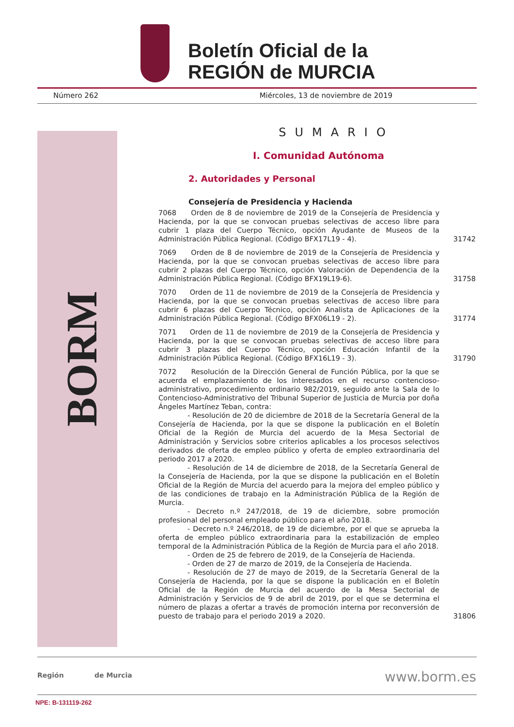Boletín Oficial de la
REGIÓN de MURCIA
Número 262 Miércoles, 13 de noviembre de 2019
BORM
SUMARIO
I. Comunidad Autónoma
2. Autoridades y Personal
Consejería de Presidencia y Hacienda
7068 Orden de 8 de noviembre de 2019 de la Consejería de Presidencia y Hacienda, por la que se convocan pruebas selectivas de acceso libre para cubrir 1 plaza del Cuerpo Técnico, opción Ayudante de Museos de la Administración Pública Regional. (Código BFX17L19 - 4).
31742
7069 Orden de 8 de noviembre de 2019 de la Consejería de Presidencia y Hacienda, por la que se convocan pruebas selectivas de acceso libre para cubrir 2 plazas del Cuerpo Técnico, opción Valoración de Dependencia de la Administración Pública Regional. (Código BFX19L19-6).
31758
7070 Orden de 11 de noviembre de 2019 de la Consejería de Presidencia y Hacienda, por la que se convocan pruebas selectivas de acceso libre para cubrir 6 plazas del Cuerpo Técnico, opción Analista de Aplicaciones de la Administración Pública Regional. (Código BFX06L19 - 2).
31774
7071 Orden de 11 de noviembre de 2019 de la Consejería de Presidencia y Hacienda, por la que se convocan pruebas selectivas de acceso libre para cubrir 3 plazas del Cuerpo Técnico, opción Educación Infantil de la Administración Pública Regional. (Código BFX16L19 - 3).
31790
7072 Resolución de la Dirección General de Función Pública, por la que se acuerda el emplazamiento de los interesados en el recurso contencioso-administrativo, procedimiento ordinario 982/2019, seguido ante la Sala de lo Contencioso-Administrativo del Tribunal Superior de Justicia de Murcia por doña Ángeles Martínez Teban, contra:
- Resolución de 20 de diciembre de 2018 de la Secretaría General de la Consejería de Hacienda, por la que se dispone la publicación en el Boletín Oficial de la Región de Murcia del acuerdo de la Mesa Sectorial de Administración y Servicios sobre criterios aplicables a los procesos selectivos derivados de oferta de empleo público y oferta de empleo extraordinaria del periodo 2017 a 2020.
- Resolución de 14 de diciembre de 2018, de la Secretaría General de la Consejería de Hacienda, por la que se dispone la publicación en el Boletín Oficial de la Región de Murcia del acuerdo para la mejora del empleo público y de las condiciones de trabajo en la Administración Pública de la Región de Murcia.
- Decreto n.º 247/2018, de 19 de diciembre, sobre promoción profesional del personal empleado público para el año 2018.
- Decreto n.º 246/2018, de 19 de diciembre, por el que se aprueba la oferta de empleo público extraordinaria para la estabilización de empleo temporal de la Administración Pública de la Región de Murcia para el año 2018.
- Orden de 25 de febrero de 2019, de la Consejería de Hacienda.
- Orden de 27 de marzo de 2019, de la Consejería de Hacienda.
- Resolución de 27 de mayo de 2019, de la Secretaría General de la Consejería de Hacienda, por la que se dispone la publicación en el Boletín Oficial de la Región de Murcia del acuerdo de la Mesa Sectorial de Administración y Servicios de 9 de abril de 2019, por el que se determina el número de plazas a ofertar a través de promoción interna por reconversión de puesto de trabajo para el periodo 2019 a 2020.
31806
Región de Murcia www.borm.es
NPE: B-131119-262